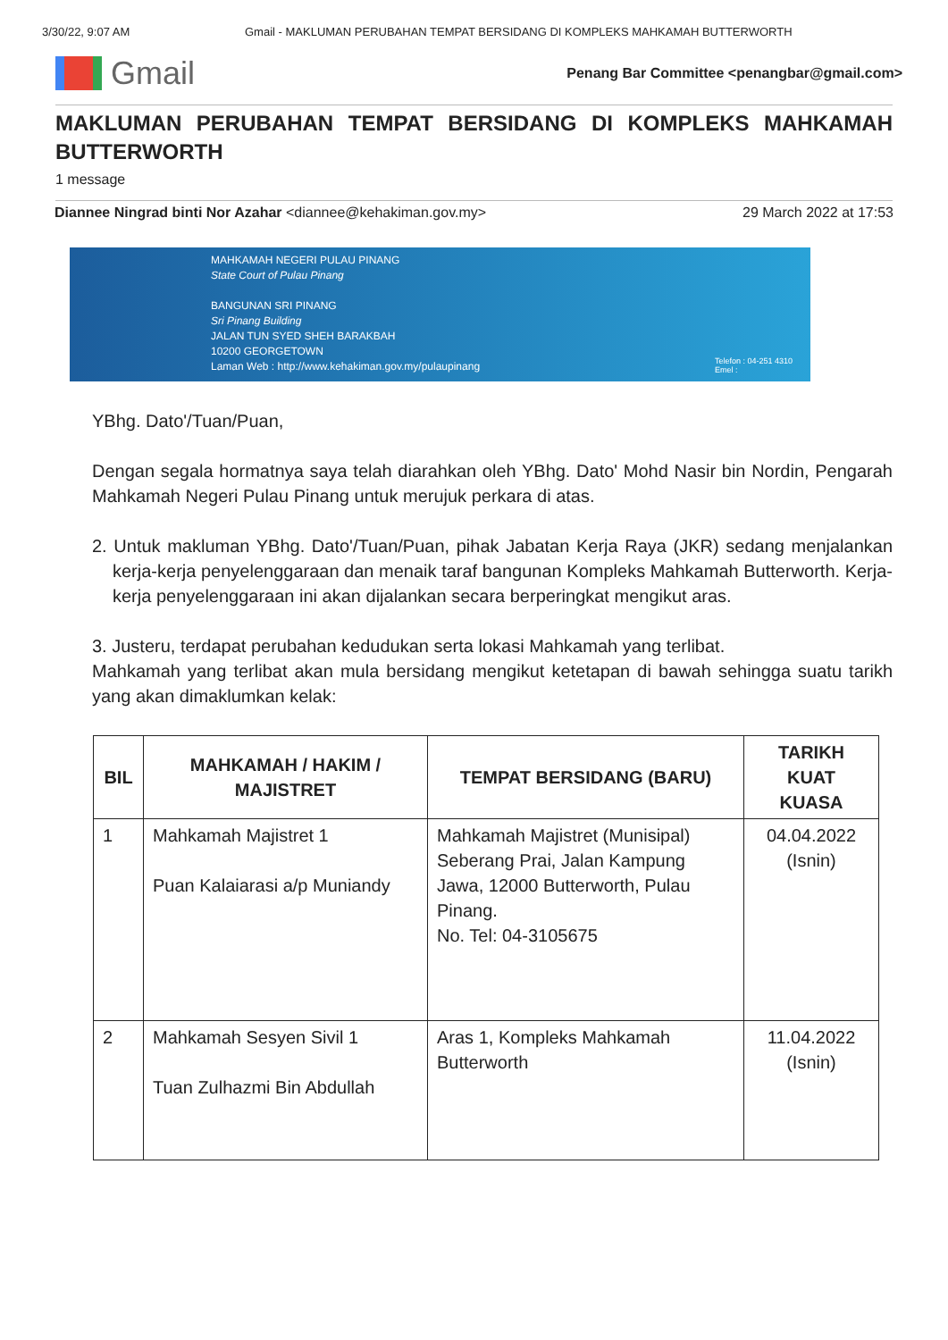3/30/22, 9:07 AM Gmail - MAKLUMAN PERUBAHAN TEMPAT BERSIDANG DI KOMPLEKS MAHKAMAH BUTTERWORTH
Gmail
Penang Bar Committee <penangbar@gmail.com>
MAKLUMAN PERUBAHAN TEMPAT BERSIDANG DI KOMPLEKS MAHKAMAH BUTTERWORTH
1 message
Diannee Ningrad binti Nor Azahar <diannee@kehakiman.gov.my> 29 March 2022 at 17:53
MAHKAMAH NEGERI PULAU PINANG
State Court of Pulau Pinang
BANGUNAN SRI PINANG
Sri Pinang Building
JALAN TUN SYED SHEH BARAKBAH
10200 GEORGETOWN
Laman Web : http://www.kehakiman.gov.my/pulaupinang
Telefon : 04-251 4310
Emel :
YBhg. Dato'/Tuan/Puan,
Dengan segala hormatnya saya telah diarahkan oleh YBhg. Dato' Mohd Nasir bin Nordin, Pengarah Mahkamah Negeri Pulau Pinang untuk merujuk perkara di atas.
2. Untuk makluman YBhg. Dato'/Tuan/Puan, pihak Jabatan Kerja Raya (JKR) sedang menjalankan kerja-kerja penyelenggaraan dan menaik taraf bangunan Kompleks Mahkamah Butterworth. Kerja-kerja penyelenggaraan ini akan dijalankan secara berperingkat mengikut aras.
3. Justeru, terdapat perubahan kedudukan serta lokasi Mahkamah yang terlibat.
Mahkamah yang terlibat akan mula bersidang mengikut ketetapan di bawah sehingga suatu tarikh yang akan dimaklumkan kelak:
| BIL | MAHKAMAH / HAKIM / MAJISTRET | TEMPAT BERSIDANG (BARU) | TARIKH KUAT KUASA |
| --- | --- | --- | --- |
| 1 | Mahkamah Majistret 1 Puan Kalaiarasi a/p Muniandy | Mahkamah Majistret (Munisipal) Seberang Prai, Jalan Kampung Jawa, 12000 Butterworth, Pulau Pinang. No. Tel: 04-3105675 | 04.04.2022 (Isnin) |
| 2 | Mahkamah Sesyen Sivil 1 Tuan Zulhazmi Bin Abdullah | Aras 1, Kompleks Mahkamah Butterworth | 11.04.2022 (Isnin) |